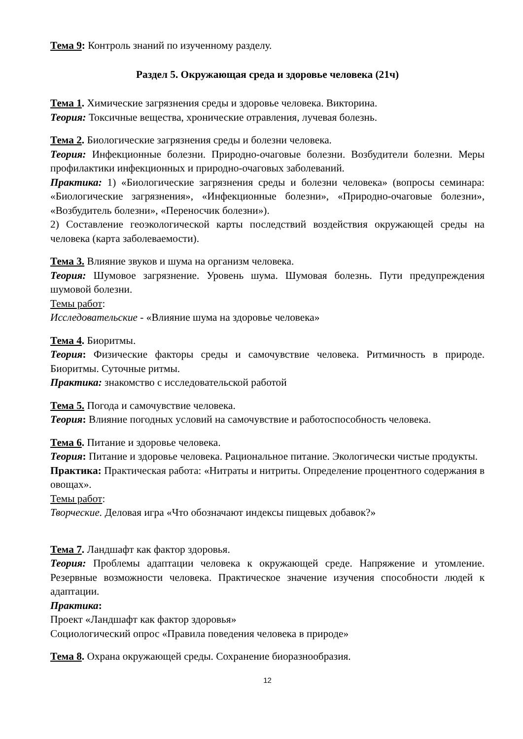Тема 9: Контроль знаний по изученному разделу.
Раздел 5. Окружающая среда и здоровье человека (21ч)
Тема 1. Химические загрязнения среды и здоровье человека. Викторина.
Теория: Токсичные вещества, хронические отравления, лучевая болезнь.
Тема 2. Биологические загрязнения среды и болезни человека.
Теория: Инфекционные болезни. Природно-очаговые болезни. Возбудители болезни. Меры профилактики инфекционных и природно-очаговых заболеваний.
Практика: 1) «Биологические загрязнения среды и болезни человека» (вопросы семинара: «Биологические загрязнения», «Инфекционные болезни», «Природно-очаговые болезни», «Возбудитель болезни», «Переносчик болезни»).
2) Составление геоэкологической карты последствий воздействия окружающей среды на человека (карта заболеваемости).
Тема 3. Влияние звуков и шума на организм человека.
Теория: Шумовое загрязнение. Уровень шума. Шумовая болезнь. Пути предупреждения шумовой болезни.
Темы работ:
Исследовательские - «Влияние шума на здоровье человека»
Тема 4. Биоритмы.
Теория: Физические факторы среды и самочувствие человека. Ритмичность в природе. Биоритмы. Суточные ритмы.
Практика: знакомство с исследовательской работой
Тема 5. Погода и самочувствие человека.
Теория: Влияние погодных условий на самочувствие и работоспособность человека.
Тема 6. Питание и здоровье человека.
Теория: Питание и здоровье человека. Рациональное питание. Экологически чистые продукты.
Практика: Практическая работа: «Нитраты и нитриты. Определение процентного содержания в овощах».
Темы работ:
Творческие. Деловая игра «Что обозначают индексы пищевых добавок?»
Тема 7. Ландшафт как фактор здоровья.
Теория: Проблемы адаптации человека к окружающей среде. Напряжение и утомление. Резервные возможности человека. Практическое значение изучения способности людей к адаптации.
Практика:
Проект «Ландшафт как фактор здоровья»
Социологический опрос «Правила поведения человека в природе»
Тема 8. Охрана окружающей среды. Сохранение биоразнообразия.
12